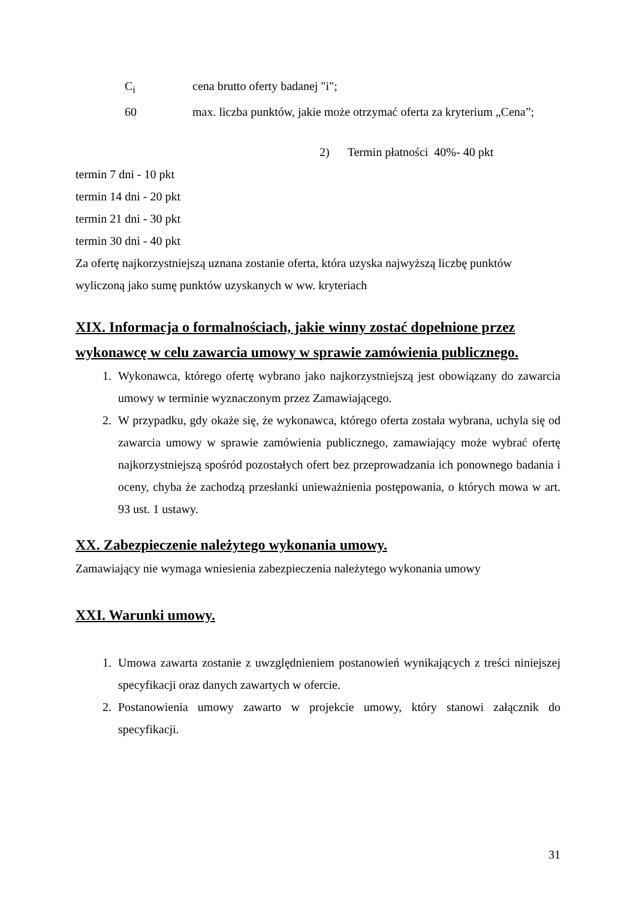C<sub>i</sub> cena brutto oferty badanej "i";
60 max. liczba punktów, jakie może otrzymać oferta za kryterium „Cena”;
2) Termin płatności 40%- 40 pkt
termin 7 dni - 10 pkt
termin 14 dni - 20 pkt
termin 21 dni - 30 pkt
termin 30 dni - 40 pkt
Za ofertę najkorzystniejszą uznana zostanie oferta, która uzyska najwyższą liczbę punktów wyliczoną jako sumę punktów uzyskanych w ww. kryteriach
XIX. Informacja o formalnościach, jakie winny zostać dopełnione przez wykonawcę w celu zawarcia umowy w sprawie zamówienia publicznego.
1. Wykonawca, którego ofertę wybrano jako najkorzystniejszą jest obowiązany do zawarcia umowy w terminie wyznaczonym przez Zamawiającego.
2. W przypadku, gdy okaże się, że wykonawca, którego oferta została wybrana, uchyla się od zawarcia umowy w sprawie zamówienia publicznego, zamawiający może wybrać ofertę najkorzystniejszą spośród pozostałych ofert bez przeprowadzania ich ponownego badania i oceny, chyba że zachodzą przesłanki unieważnienia postępowania, o których mowa w art. 93 ust. 1 ustawy.
XX. Zabezpieczenie należytego wykonania umowy.
Zamawiający nie wymaga wniesienia zabezpieczenia należytego wykonania umowy
XXI. Warunki umowy.
1. Umowa zawarta zostanie z uwzględnieniem postanowień wynikających z treści niniejszej specyfikacji oraz danych zawartych w ofercie.
2. Postanowienia umowy zawarto w projekcie umowy, który stanowi załącznik do specyfikacji.
31